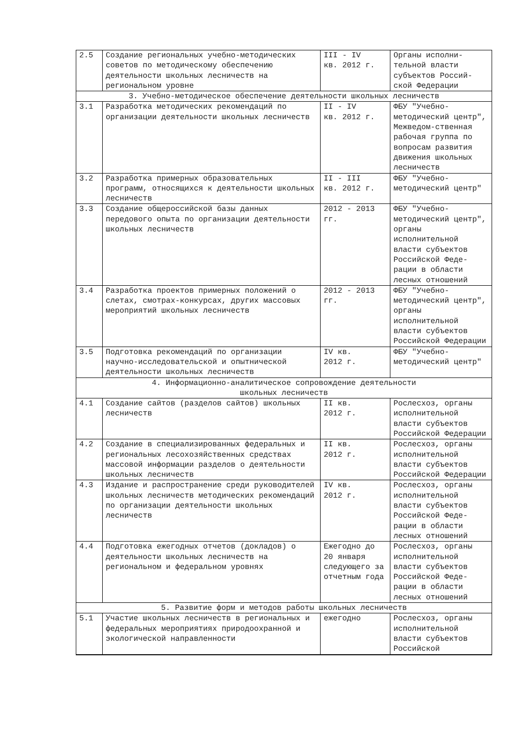| 2.5 | Создание региональных учебно-методических советов по методическому обеспечению деятельности школьных лесничеств на региональном уровне | III - IV кв. 2012 г. | Органы исполни-тельной власти субъектов Россий-ской Федерации |
| 3. Учебно-методическое обеспечение деятельности школьных лесничеств | | | |
| 3.1 | Разработка методических рекомендаций по организации деятельности школьных лесничеств | II - IV кв. 2012 г. | ФБУ "Учебно-методический центр", Межведом-ственная рабочая группа по вопросам развития движения школьных лесничеств |
| 3.2 | Разработка примерных образовательных программ, относящихся к деятельности школьных лесничеств | II - III кв. 2012 г. | ФБУ "Учебно-методический центр" |
| 3.3 | Создание общероссийской базы данных передового опыта по организации деятельности школьных лесничеств | 2012 - 2013 гг. | ФБУ "Учебно-методический центр", органы исполнительной власти субъектов Российской Феде-рации в области лесных отношений |
| 3.4 | Разработка проектов примерных положений о слетах, смотрах-конкурсах, других массовых мероприятий школьных лесничеств | 2012 - 2013 гг. | ФБУ "Учебно-методический центр", органы исполнительной власти субъектов Российской Федерации |
| 3.5 | Подготовка рекомендаций по организации научно-исследовательской и опытнической деятельности школьных лесничеств | IV кв. 2012 г. | ФБУ "Учебно-методический центр" |
| 4. Информационно-аналитическое сопровождение деятельности школьных лесничеств | | | |
| 4.1 | Создание сайтов (разделов сайтов) школьных лесничеств | II кв. 2012 г. | Рослесхоз, органы исполнительной власти субъектов Российской Федерации |
| 4.2 | Создание в специализированных федеральных и региональных лесохозяйственных средствах массовой информации разделов о деятельности школьных лесничеств | II кв. 2012 г. | Рослесхоз, органы исполнительной власти субъектов Российской Федерации |
| 4.3 | Издание и распространение среди руководителей школьных лесничеств методических рекомендаций по организации деятельности школьных лесничеств | IV кв. 2012 г. | Рослесхоз, органы исполнительной власти субъектов Российской Феде-рации в области лесных отношений |
| 4.4 | Подготовка ежегодных отчетов (докладов) о деятельности школьных лесничеств на региональном и федеральном уровнях | Ежегодно до 20 января следующего за отчетным года | Рослесхоз, органы исполнительной власти субъектов Российской Феде-рации в области лесных отношений |
| 5. Развитие форм и методов работы школьных лесничеств | | | |
| 5.1 | Участие школьных лесничеств в региональных и федеральных мероприятиях природоохранной и экологической направленности | ежегодно | Рослесхоз, органы исполнительной власти субъектов Российской |